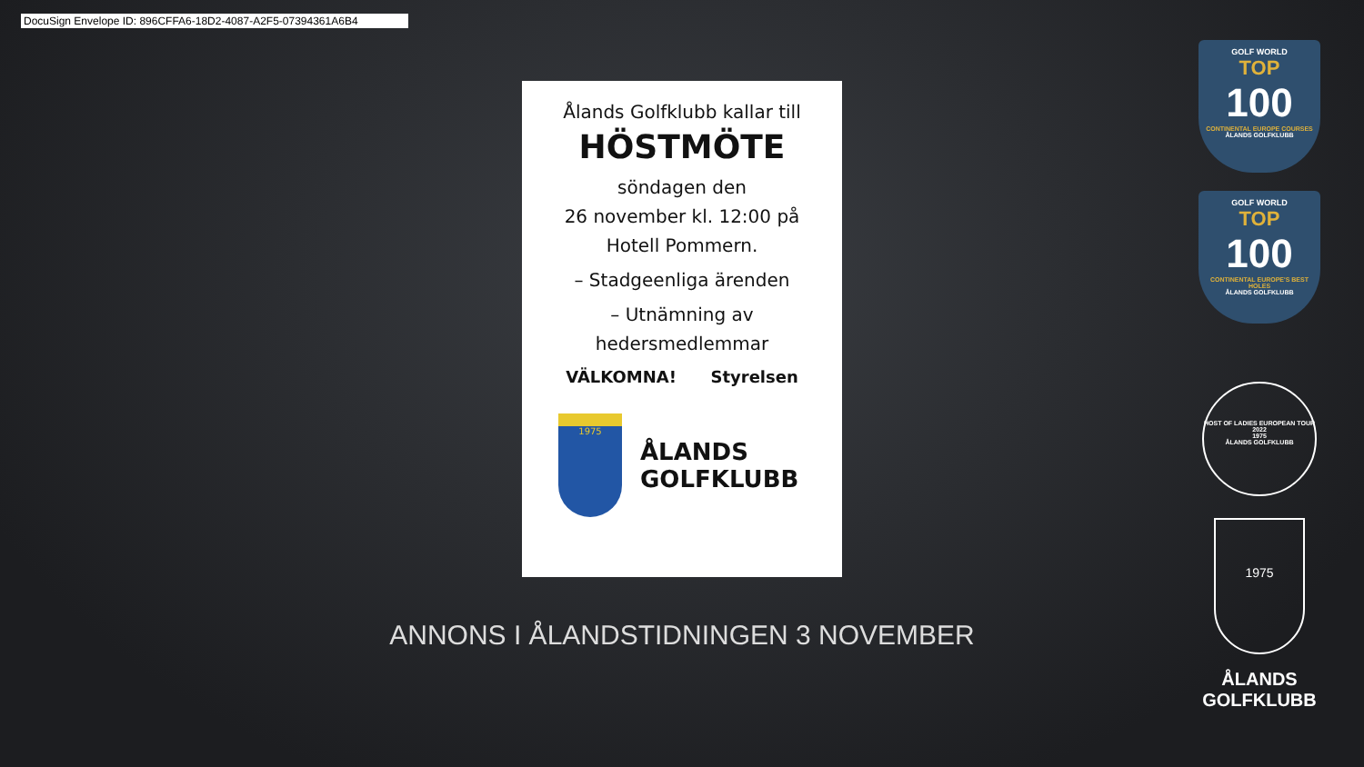DocuSign Envelope ID: 896CFFA6-18D2-4087-A2F5-07394361A6B4
Ålands Golfklubb kallar till
HÖSTMÖTE
söndagen den
26 november kl. 12:00 på
Hotell Pommern.
– Stadgeenliga ärenden
– Utnämning av
hedersmedlemmar
VÄLKOMNA! Styrelsen
1975
ÅLANDS
GOLFKLUBB
ANNONS I ÅLANDSTIDNINGEN 3 NOVEMBER
GOLF WORLD
TOP
100
CONTINENTAL EUROPE COURSES
ÅLANDS GOLFKLUBB
GOLF WORLD
TOP
100
CONTINENTAL EUROPE'S BEST HOLES
ÅLANDS GOLFKLUBB
HOST OF LADIES EUROPEAN TOUR 2022
1975
ÅLANDS GOLFKLUBB
1975
ÅLANDS
GOLFKLUBB